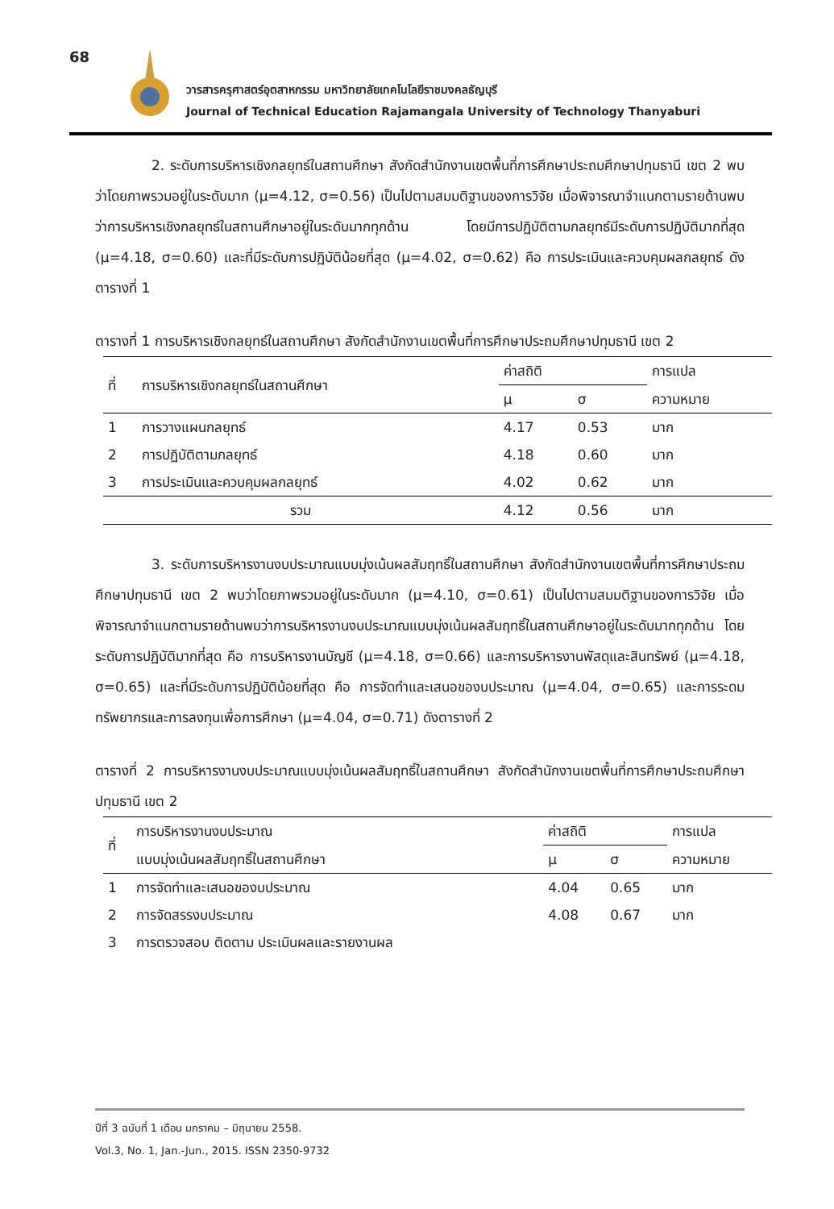68
วารสารครุศาสตร์อุตสาหกรรม มหาวิทยาลัยเทคโนโลยีราชมงคลธัญบุรี
Journal of Technical Education Rajamangala University of Technology Thanyaburi
2. ระดับการบริหารเชิงกลยุทธ์ในสถานศึกษา สังกัดสำนักงานเขตพื้นที่การศึกษาประถมศึกษาปทุมธานี เขต 2 พบว่าโดยภาพรวมอยู่ในระดับมาก (μ=4.12, σ=0.56) เป็นไปตามสมมติฐานของการวิจัย เมื่อพิจารณาจำแนกตามรายด้านพบว่าการบริหารเชิงกลยุทธ์ในสถานศึกษาอยู่ในระดับมากทุกด้าน โดยมีการปฏิบัติตามกลยุทธ์มีระดับการปฏิบัติมากที่สุด (μ=4.18, σ=0.60) และที่มีระดับการปฏิบัติน้อยที่สุด (μ=4.02, σ=0.62) คือ การประเมินและควบคุมผลกลยุทธ์ ดังตารางที่ 1
ตารางที่ 1 การบริหารเชิงกลยุทธ์ในสถานศึกษา สังกัดสำนักงานเขตพื้นที่การศึกษาประถมศึกษาปทุมธานี เขต 2
| ที่ | การบริหารเชิงกลยุทธ์ในสถานศึกษา | ค่าสถิติ | | การแปล |
| --- | --- | --- | --- | --- |
| | | μ | σ | ความหมาย |
| 1 | การวางแผนกลยุทธ์ | 4.17 | 0.53 | มาก |
| 2 | การปฏิบัติตามกลยุทธ์ | 4.18 | 0.60 | มาก |
| 3 | การประเมินและควบคุมผลกลยุทธ์ | 4.02 | 0.62 | มาก |
| รวม | | 4.12 | 0.56 | มาก |
3. ระดับการบริหารงานงบประมาณแบบมุ่งเน้นผลสัมฤทธิ์ในสถานศึกษา สังกัดสำนักงานเขตพื้นที่การศึกษาประถมศึกษาปทุมธานี เขต 2 พบว่าโดยภาพรวมอยู่ในระดับมาก (μ=4.10, σ=0.61) เป็นไปตามสมมติฐานของการวิจัย เมื่อพิจารณาจำแนกตามรายด้านพบว่าการบริหารงานงบประมาณแบบมุ่งเน้นผลสัมฤทธิ์ในสถานศึกษาอยู่ในระดับมากทุกด้าน โดยระดับการปฏิบัติมากที่สุด คือ การบริหารงานบัญชี (μ=4.18, σ=0.66) และการบริหารงานพัสดุและสินทรัพย์ (μ=4.18, σ=0.65) และที่มีระดับการปฏิบัติน้อยที่สุด คือ การจัดทำและเสนอของบประมาณ (μ=4.04, σ=0.65) และการระดมทรัพยากรและการลงทุนเพื่อการศึกษา (μ=4.04, σ=0.71) ดังตารางที่ 2
ตารางที่ 2 การบริหารงานงบประมาณแบบมุ่งเน้นผลสัมฤทธิ์ในสถานศึกษา สังกัดสำนักงานเขตพื้นที่การศึกษาประถมศึกษาปทุมธานี เขต 2
| ที่ | การบริหารงานงบประมาณ | ค่าสถิติ | | การแปล |
| --- | --- | --- | --- | --- |
| | แบบมุ่งเน้นผลสัมฤทธิ์ในสถานศึกษา | μ | σ | ความหมาย |
| 1 | การจัดทำและเสนอของบประมาณ | 4.04 | 0.65 | มาก |
| 2 | การจัดสรรงบประมาณ | 4.08 | 0.67 | มาก |
| 3 | การตรวจสอบ ติดตาม ประเมินผลและรายงานผล | | | |
ปีที่ 3 ฉบับที่ 1 เดือน มกราคม – มิถุนายน 2558.
Vol.3, No. 1, Jan.-Jun., 2015. ISSN 2350-9732